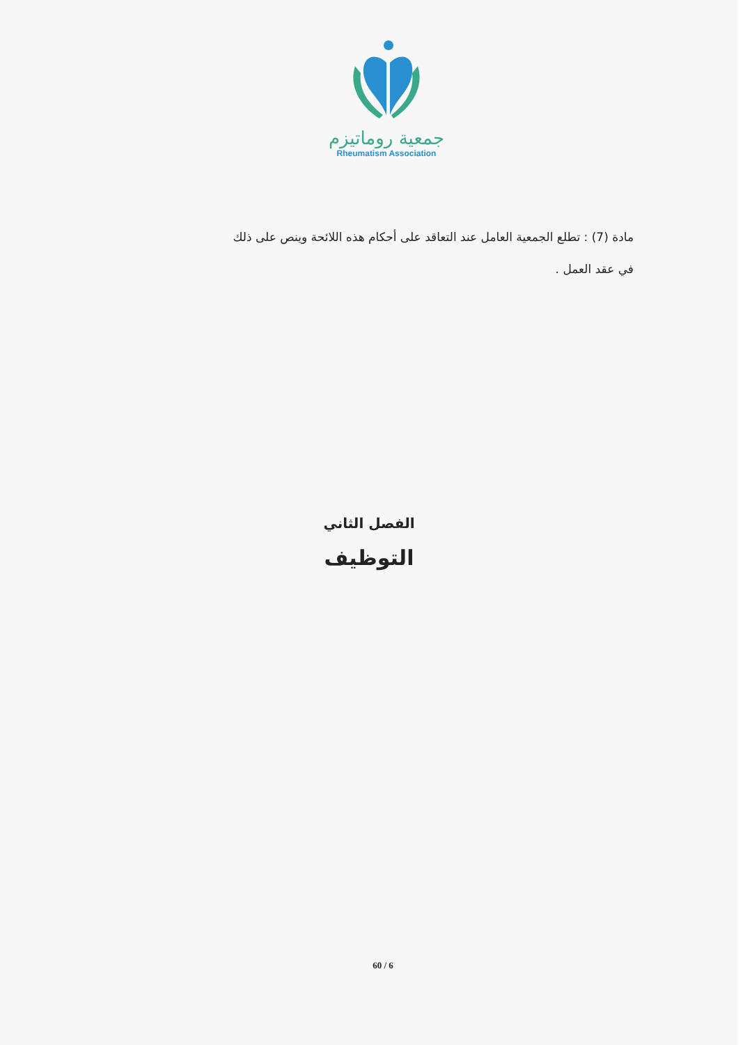جمعية روماتيزم
Rheumatism Association
مادة (7) : تطلع الجمعية العامل عند التعاقد على أحكام هذه اللائحة وينص على ذلك
في عقد العمل .
الفصل الثاني
التوظيف
60 / 6